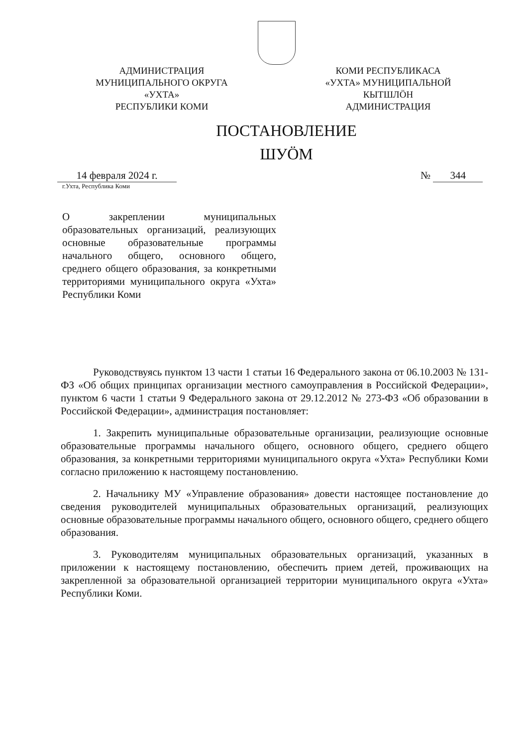АДМИНИСТРАЦИЯ
МУНИЦИПАЛЬНОГО ОКРУГА
«УХТА»
РЕСПУБЛИКИ КОМИ
КОМИ РЕСПУБЛИКАСА
«УХТА» МУНИЦИПАЛЬНОЙ
КЫТШЛӦН
АДМИНИСТРАЦИЯ
ПОСТАНОВЛЕНИЕ
ШУӦМ
14 февраля 2024 г. № 344
г.Ухта, Республика Коми
О закреплении муниципальных образовательных организаций, реализующих основные образовательные программы начального общего, основного общего, среднего общего образования, за конкретными территориями муниципального округа «Ухта» Республики Коми
Руководствуясь пунктом 13 части 1 статьи 16 Федерального закона от 06.10.2003 № 131-ФЗ «Об общих принципах организации местного самоуправления в Российской Федерации», пунктом 6 части 1 статьи 9 Федерального закона от 29.12.2012 № 273-ФЗ «Об образовании в Российской Федерации», администрация постановляет:
1. Закрепить муниципальные образовательные организации, реализующие основные образовательные программы начального общего, основного общего, среднего общего образования, за конкретными территориями муниципального округа «Ухта» Республики Коми согласно приложению к настоящему постановлению.
2. Начальнику МУ «Управление образования» довести настоящее постановление до сведения руководителей муниципальных образовательных организаций, реализующих основные образовательные программы начального общего, основного общего, среднего общего образования.
3. Руководителям муниципальных образовательных организаций, указанных в приложении к настоящему постановлению, обеспечить прием детей, проживающих на закрепленной за образовательной организацией территории муниципального округа «Ухта» Республики Коми.